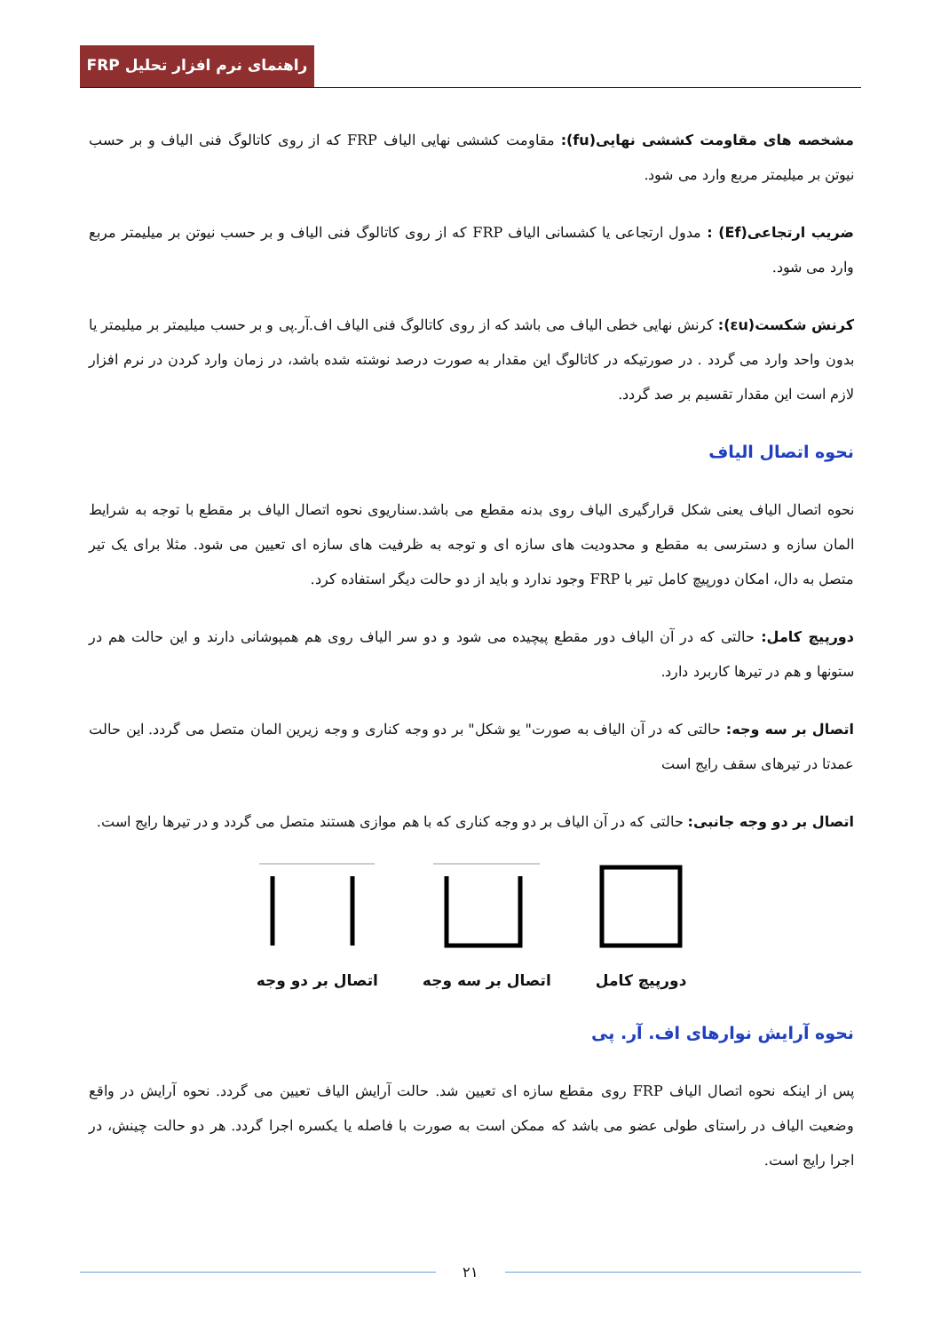راهنمای نرم افزار تحلیل FRP
مشخصه های مقاومت کششی نهایی(fu): مقاومت کششی نهایی الیاف FRP که از روی کاتالوگ فنی الیاف و بر حسب نیوتن بر میلیمتر مربع وارد می شود.
ضریب ارتجاعی(Ef) : مدول ارتجاعی یا کشسانی الیاف FRP که از روی کاتالوگ فنی الیاف و بر حسب نیوتن بر میلیمتر مربع وارد می شود.
کرنش شکست(εu): کرنش نهایی خطی الیاف می باشد که از روی کاتالوگ فنی الیاف اف.آر.پی و بر حسب میلیمتر بر میلیمتر یا بدون واحد وارد می گردد . در صورتیکه در کاتالوگ این مقدار به صورت درصد نوشته شده باشد، در زمان وارد کردن در نرم افزار لازم است این مقدار تقسیم بر صد گردد.
نحوه اتصال الیاف
نحوه اتصال الیاف یعنی شکل قرارگیری الیاف روی بدنه مقطع می باشد.سناریوی نحوه اتصال الیاف بر مقطع با توجه به شرایط المان سازه و دسترسی به مقطع و محدودیت های سازه ای و توجه به ظرفیت های سازه ای تعیین می شود. مثلا برای یک تیر متصل به دال، امکان دورپیچ کامل تیر با FRP وجود ندارد و باید از دو حالت دیگر استفاده کرد.
دورپیچ کامل: حالتی که در آن الیاف دور مقطع پیچیده می شود و دو سر الیاف روی هم همپوشانی دارند و این حالت هم در ستونها و هم در تیرها کاربرد دارد.
اتصال بر سه وجه: حالتی که در آن الیاف به صورت" یو شکل" بر دو وجه کناری و وجه زیرین المان متصل می گردد. این حالت عمدتا در تیرهای سقف رایج است
اتصال بر دو وجه جانبی: حالتی که در آن الیاف بر دو وجه کناری که با هم موازی هستند متصل می گردد و در تیرها رایج است.
دورپیچ کامل
اتصال بر سه وجه
اتصال بر دو وجه
نحوه آرایش نوارهای اف. آر. پی
پس از اینکه نحوه اتصال الیاف FRP روی مقطع سازه ای تعیین شد. حالت آرایش الیاف تعیین می گردد. نحوه آرایش در واقع وضعیت الیاف در راستای طولی عضو می باشد که ممکن است به صورت با فاصله یا یکسره اجرا گردد. هر دو حالت چینش، در اجرا رایج است.
۲۱